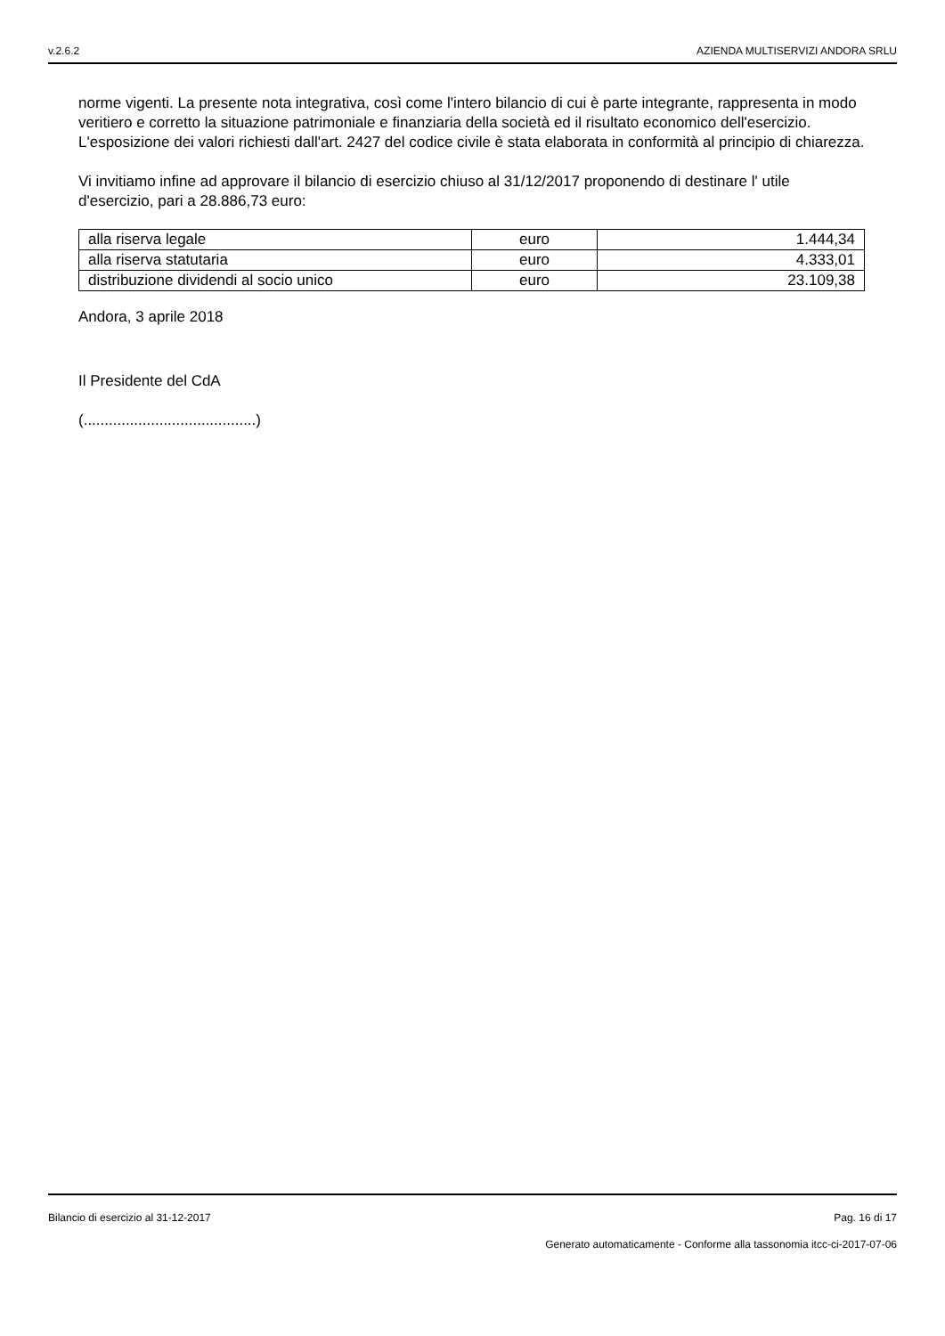v.2.6.2 AZIENDA MULTISERVIZI ANDORA SRLU
norme vigenti. La presente nota integrativa, così come l'intero bilancio di cui è parte integrante, rappresenta in modo veritiero e corretto la situazione patrimoniale e finanziaria della società ed il risultato economico dell'esercizio.
L'esposizione dei valori richiesti dall'art. 2427 del codice civile è stata elaborata in conformità al principio di chiarezza.
Vi invitiamo infine ad approvare il bilancio di esercizio chiuso al 31/12/2017 proponendo di destinare l' utile d'esercizio, pari a 28.886,73 euro:
| alla riserva legale | euro | 1.444,34 |
| alla riserva statutaria | euro | 4.333,01 |
| distribuzione dividendi al socio unico | euro | 23.109,38 |
Andora, 3 aprile 2018
Il Presidente del CdA
(.........................................)
Bilancio di esercizio al 31-12-2017 Pag. 16 di 17
Generato automaticamente - Conforme alla tassonomia itcc-ci-2017-07-06